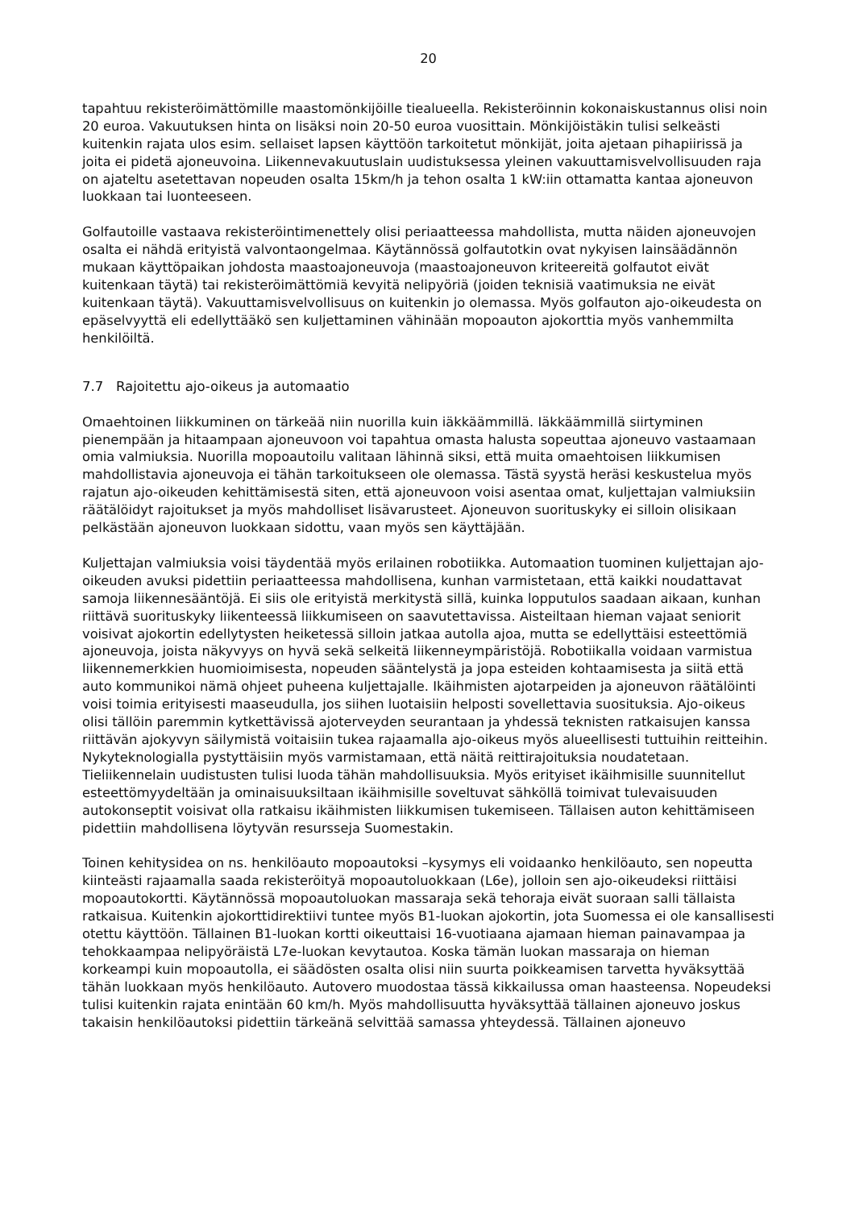20
tapahtuu rekisteröimättömille maastomönkijöille tiealueella. Rekisteröinnin kokonaiskustannus olisi noin 20 euroa. Vakuutuksen hinta on lisäksi noin 20-50 euroa vuosittain. Mönkijöistäkin tulisi selkeästi kuitenkin rajata ulos esim. sellaiset lapsen käyttöön tarkoitetut mönkijät, joita ajetaan pihapiirissä ja joita ei pidetä ajoneuvoina. Liikennevakuutuslain uudistuksessa yleinen vakuuttamisvelvollisuuden raja on ajateltu asetettavan nopeuden osalta 15km/h ja tehon osalta 1 kW:iin ottamatta kantaa ajoneuvon luokkaan tai luonteeseen.
Golfautoille vastaava rekisteröintimenettely olisi periaatteessa mahdollista, mutta näiden ajoneuvojen osalta ei nähdä erityistä valvontaongelmaa. Käytännössä golfautotkin ovat nykyisen lainsäädännön mukaan käyttöpaikan johdosta maastoajoneuvoja (maastoajoneuvon kriteereitä golfautot eivät kuitenkaan täytä) tai rekisteröimättömiä kevyitä nelipyöriä (joiden teknisiä vaatimuksia ne eivät kuitenkaan täytä). Vakuuttamisvelvollisuus on kuitenkin jo olemassa. Myös golfauton ajo-oikeudesta on epäselvyyttä eli edellyttääkö sen kuljettaminen vähinään mopoauton ajokorttia myös vanhemmilta henkilöiltä.
7.7 Rajoitettu ajo-oikeus ja automaatio
Omaehtoinen liikkuminen on tärkeää niin nuorilla kuin iäkkäämmillä. Iäkkäämmillä siirtyminen pienempään ja hitaampaan ajoneuvoon voi tapahtua omasta halusta sopeuttaa ajoneuvo vastaamaan omia valmiuksia. Nuorilla mopoautoilu valitaan lähinnä siksi, että muita omaehtoisen liikkumisen mahdollistavia ajoneuvoja ei tähän tarkoitukseen ole olemassa. Tästä syystä heräsi keskustelua myös rajatun ajo-oikeuden kehittämisestä siten, että ajoneuvoon voisi asentaa omat, kuljettajan valmiuksiin räätälöidyt rajoitukset ja myös mahdolliset lisävarusteet. Ajoneuvon suorituskyky ei silloin olisikaan pelkästään ajoneuvon luokkaan sidottu, vaan myös sen käyttäjään.
Kuljettajan valmiuksia voisi täydentää myös erilainen robotiikka. Automaation tuominen kuljettajan ajo-oikeuden avuksi pidettiin periaatteessa mahdollisena, kunhan varmistetaan, että kaikki noudattavat samoja liikennesääntöjä. Ei siis ole erityistä merkitystä sillä, kuinka lopputulos saadaan aikaan, kunhan riittävä suorituskyky liikenteessä liikkumiseen on saavutettavissa. Aisteiltaan hieman vajaat seniorit voisivat ajokortin edellytysten heiketessä silloin jatkaa autolla ajoa, mutta se edellyttäisi esteettömiä ajoneuvoja, joista näkyvyys on hyvä sekä selkeitä liikenneympäristöjä. Robotiikalla voidaan varmistua liikennemerkkien huomioimisesta, nopeuden sääntelystä ja jopa esteiden kohtaamisesta ja siitä että auto kommunikoi nämä ohjeet puheena kuljettajalle. Ikäihmisten ajotarpeiden ja ajoneuvon räätälöinti voisi toimia erityisesti maaseudulla, jos siihen luotaisiin helposti sovellettavia suosituksia. Ajo-oikeus olisi tällöin paremmin kytkettävissä ajoterveyden seurantaan ja yhdessä teknisten ratkaisujen kanssa riittävän ajokyvyn säilymistä voitaisiin tukea rajaamalla ajo-oikeus myös alueellisesti tuttuihin reitteihin. Nykyteknologialla pystyttäisiin myös varmistamaan, että näitä reittirajoituksia noudatetaan. Tieliikennelain uudistusten tulisi luoda tähän mahdollisuuksia. Myös erityiset ikäihmisille suunnitellut esteettömyydeltään ja ominaisuuksiltaan ikäihmisille soveltuvat sähköllä toimivat tulevaisuuden autokonseptit voisivat olla ratkaisu ikäihmisten liikkumisen tukemiseen. Tällaisen auton kehittämiseen pidettiin mahdollisena löytyvän resursseja Suomestakin.
Toinen kehitysidea on ns. henkilöauto mopoautoksi –kysymys eli voidaanko henkilöauto, sen nopeutta kiinteästi rajaamalla saada rekisteröityä mopoautoluokkaan (L6e), jolloin sen ajo-oikeudeksi riittäisi mopoautokortti. Käytännössä mopoautoluokan massaraja sekä tehoraja eivät suoraan salli tällaista ratkaisua. Kuitenkin ajokorttidirektiivi tuntee myös B1-luokan ajokortin, jota Suomessa ei ole kansallisesti otettu käyttöön. Tällainen B1-luokan kortti oikeuttaisi 16-vuotiaana ajamaan hieman painavampaa ja tehokkaampaa nelipyöräistä L7e-luokan kevytautoa. Koska tämän luokan massaraja on hieman korkeampi kuin mopoautolla, ei säädösten osalta olisi niin suurta poikkeamisen tarvetta hyväksyttää tähän luokkaan myös henkilöauto. Autovero muodostaa tässä kikkailussa oman haasteensa. Nopeudeksi tulisi kuitenkin rajata enintään 60 km/h. Myös mahdollisuutta hyväksyttää tällainen ajoneuvo joskus takaisin henkilöautoksi pidettiin tärkeänä selvittää samassa yhteydessä. Tällainen ajoneuvo